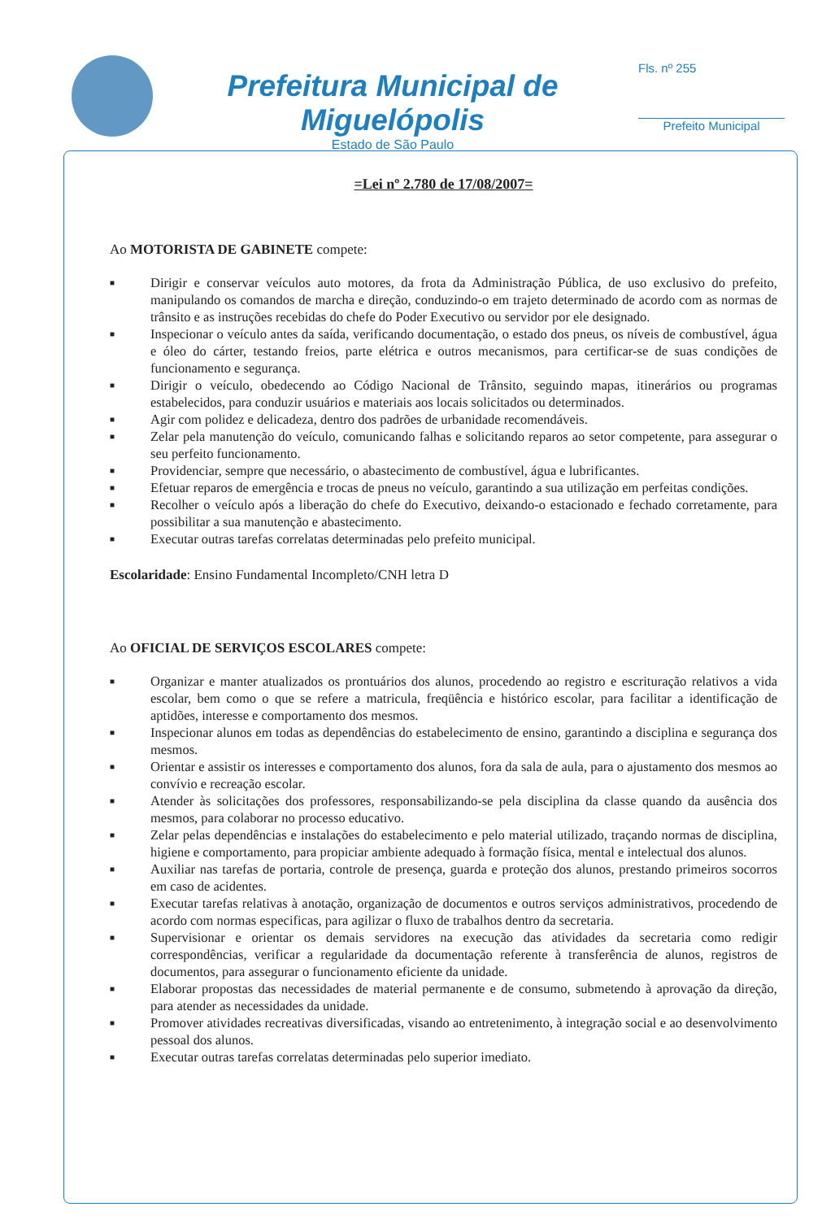Prefeitura Municipal de Miguelópolis
Estado de São Paulo
Fls. nº 255
Prefeito Municipal
=Lei nº 2.780 de 17/08/2007=
Ao MOTORISTA DE GABINETE compete:
■ Dirigir e conservar veículos auto motores, da frota da Administração Pública, de uso exclusivo do prefeito, manipulando os comandos de marcha e direção, conduzindo-o em trajeto determinado de acordo com as normas de trânsito e as instruções recebidas do chefe do Poder Executivo ou servidor por ele designado.
■ Inspecionar o veículo antes da saída, verificando documentação, o estado dos pneus, os níveis de combustível, água e óleo do cárter, testando freios, parte elétrica e outros mecanismos, para certificar-se de suas condições de funcionamento e segurança.
■ Dirigir o veículo, obedecendo ao Código Nacional de Trânsito, seguindo mapas, itinerários ou programas estabelecidos, para conduzir usuários e materiais aos locais solicitados ou determinados.
■ Agir com polidez e delicadeza, dentro dos padrões de urbanidade recomendáveis.
■ Zelar pela manutenção do veículo, comunicando falhas e solicitando reparos ao setor competente, para assegurar o seu perfeito funcionamento.
■ Providenciar, sempre que necessário, o abastecimento de combustível, água e lubrificantes.
■ Efetuar reparos de emergência e trocas de pneus no veículo, garantindo a sua utilização em perfeitas condições.
■ Recolher o veículo após a liberação do chefe do Executivo, deixando-o estacionado e fechado corretamente, para possibilitar a sua manutenção e abastecimento.
■ Executar outras tarefas correlatas determinadas pelo prefeito municipal.
Escolaridade: Ensino Fundamental Incompleto/CNH letra D
Ao OFICIAL DE SERVIÇOS ESCOLARES compete:
■ Organizar e manter atualizados os prontuários dos alunos, procedendo ao registro e escrituração relativos a vida escolar, bem como o que se refere a matricula, freqüência e histórico escolar, para facilitar a identificação de aptidões, interesse e comportamento dos mesmos.
■ Inspecionar alunos em todas as dependências do estabelecimento de ensino, garantindo a disciplina e segurança dos mesmos.
■ Orientar e assistir os interesses e comportamento dos alunos, fora da sala de aula, para o ajustamento dos mesmos ao convívio e recreação escolar.
■ Atender às solicitações dos professores, responsabilizando-se pela disciplina da classe quando da ausência dos mesmos, para colaborar no processo educativo.
■ Zelar pelas dependências e instalações do estabelecimento e pelo material utilizado, traçando normas de disciplina, higiene e comportamento, para propiciar ambiente adequado à formação física, mental e intelectual dos alunos.
■ Auxiliar nas tarefas de portaria, controle de presença, guarda e proteção dos alunos, prestando primeiros socorros em caso de acidentes.
■ Executar tarefas relativas à anotação, organização de documentos e outros serviços administrativos, procedendo de acordo com normas especificas, para agilizar o fluxo de trabalhos dentro da secretaria.
■ Supervisionar e orientar os demais servidores na execução das atividades da secretaria como redigir correspondências, verificar a regularidade da documentação referente à transferência de alunos, registros de documentos, para assegurar o funcionamento eficiente da unidade.
■ Elaborar propostas das necessidades de material permanente e de consumo, submetendo à aprovação da direção, para atender as necessidades da unidade.
■ Promover atividades recreativas diversificadas, visando ao entretenimento, à integração social e ao desenvolvimento pessoal dos alunos.
■ Executar outras tarefas correlatas determinadas pelo superior imediato.